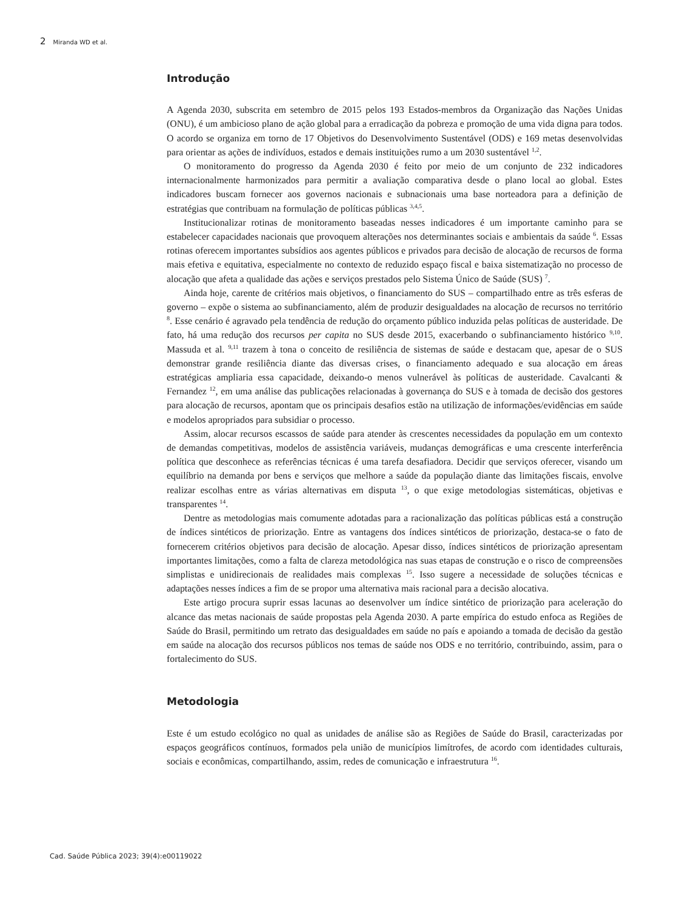2 Miranda WD et al.
Introdução
A Agenda 2030, subscrita em setembro de 2015 pelos 193 Estados-membros da Organização das Nações Unidas (ONU), é um ambicioso plano de ação global para a erradicação da pobreza e promoção de uma vida digna para todos. O acordo se organiza em torno de 17 Objetivos do Desenvolvimento Sustentável (ODS) e 169 metas desenvolvidas para orientar as ações de indivíduos, estados e demais instituições rumo a um 2030 sustentável <sup>1,2</sup>.
O monitoramento do progresso da Agenda 2030 é feito por meio de um conjunto de 232 indicadores internacionalmente harmonizados para permitir a avaliação comparativa desde o plano local ao global. Estes indicadores buscam fornecer aos governos nacionais e subnacionais uma base norteadora para a definição de estratégias que contribuam na formulação de políticas públicas <sup>3,4,5</sup>.
Institucionalizar rotinas de monitoramento baseadas nesses indicadores é um importante caminho para se estabelecer capacidades nacionais que provoquem alterações nos determinantes sociais e ambientais da saúde <sup>6</sup>. Essas rotinas oferecem importantes subsídios aos agentes públicos e privados para decisão de alocação de recursos de forma mais efetiva e equitativa, especialmente no contexto de reduzido espaço fiscal e baixa sistematização no processo de alocação que afeta a qualidade das ações e serviços prestados pelo Sistema Único de Saúde (SUS) <sup>7</sup>.
Ainda hoje, carente de critérios mais objetivos, o financiamento do SUS – compartilhado entre as três esferas de governo – expõe o sistema ao subfinanciamento, além de produzir desigualdades na alocação de recursos no território <sup>8</sup>. Esse cenário é agravado pela tendência de redução do orçamento público induzida pelas políticas de austeridade. De fato, há uma redução dos recursos per capita no SUS desde 2015, exacerbando o subfinanciamento histórico <sup>9,10</sup>. Massuda et al. <sup>9,11</sup> trazem à tona o conceito de resiliência de sistemas de saúde e destacam que, apesar de o SUS demonstrar grande resiliência diante das diversas crises, o financiamento adequado e sua alocação em áreas estratégicas ampliaria essa capacidade, deixando-o menos vulnerável às políticas de austeridade. Cavalcanti & Fernandez <sup>12</sup>, em uma análise das publicações relacionadas à governança do SUS e à tomada de decisão dos gestores para alocação de recursos, apontam que os principais desafios estão na utilização de informações/evidências em saúde e modelos apropriados para subsidiar o processo.
Assim, alocar recursos escassos de saúde para atender às crescentes necessidades da população em um contexto de demandas competitivas, modelos de assistência variáveis, mudanças demográficas e uma crescente interferência política que desconhece as referências técnicas é uma tarefa desafiadora. Decidir que serviços oferecer, visando um equilíbrio na demanda por bens e serviços que melhore a saúde da população diante das limitações fiscais, envolve realizar escolhas entre as várias alternativas em disputa <sup>13</sup>, o que exige metodologias sistemáticas, objetivas e transparentes <sup>14</sup>.
Dentre as metodologias mais comumente adotadas para a racionalização das políticas públicas está a construção de índices sintéticos de priorização. Entre as vantagens dos índices sintéticos de priorização, destaca-se o fato de fornecerem critérios objetivos para decisão de alocação. Apesar disso, índices sintéticos de priorização apresentam importantes limitações, como a falta de clareza metodológica nas suas etapas de construção e o risco de compreensões simplistas e unidirecionais de realidades mais complexas <sup>15</sup>. Isso sugere a necessidade de soluções técnicas e adaptações nesses índices a fim de se propor uma alternativa mais racional para a decisão alocativa.
Este artigo procura suprir essas lacunas ao desenvolver um índice sintético de priorização para aceleração do alcance das metas nacionais de saúde propostas pela Agenda 2030. A parte empírica do estudo enfoca as Regiões de Saúde do Brasil, permitindo um retrato das desigualdades em saúde no país e apoiando a tomada de decisão da gestão em saúde na alocação dos recursos públicos nos temas de saúde nos ODS e no território, contribuindo, assim, para o fortalecimento do SUS.
Metodologia
Este é um estudo ecológico no qual as unidades de análise são as Regiões de Saúde do Brasil, caracterizadas por espaços geográficos contínuos, formados pela união de municípios limítrofes, de acordo com identidades culturais, sociais e econômicas, compartilhando, assim, redes de comunicação e infraestrutura <sup>16</sup>.
Cad. Saúde Pública 2023; 39(4):e00119022